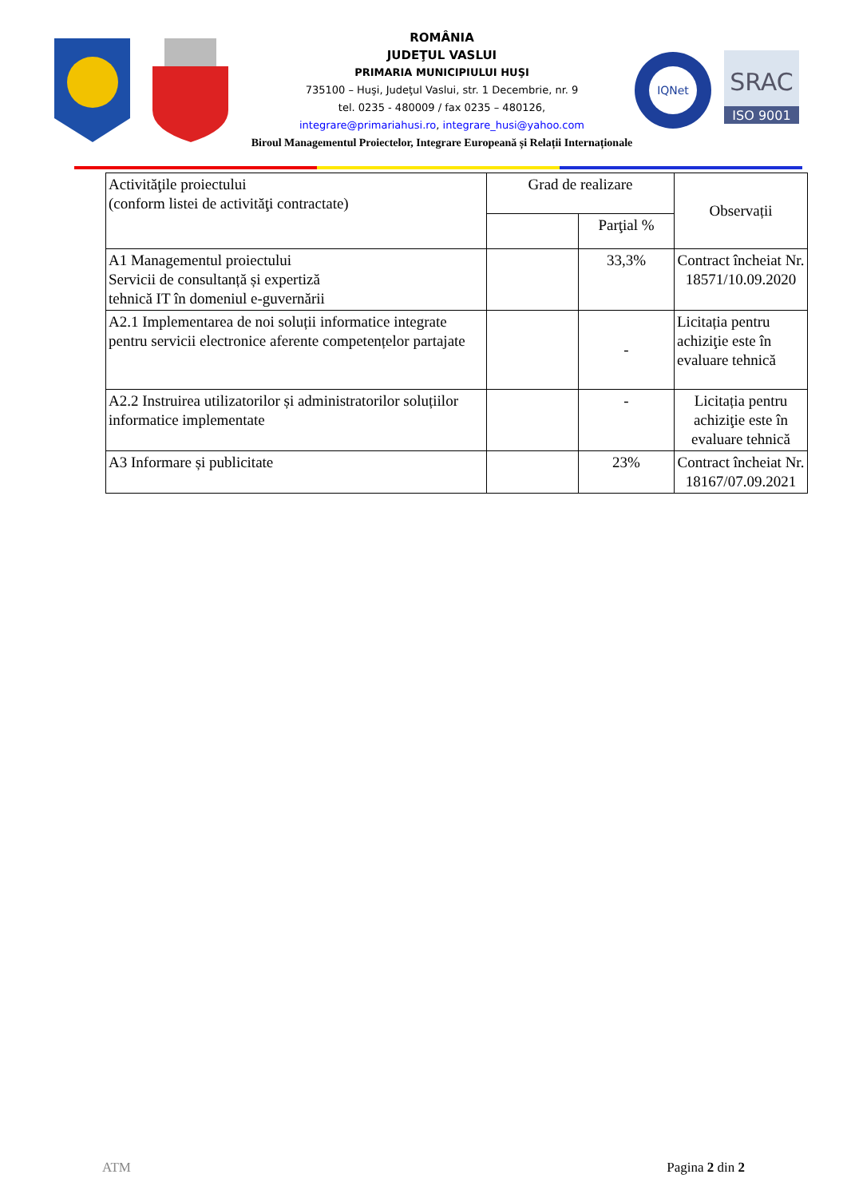ROMÂNIA
JUDEŢUL VASLUI
PRIMARIA MUNICIPIULUI HUŞI
735100 – Huşi, Judeţul Vaslui, str. 1 Decembrie, nr. 9
tel. 0235 - 480009 / fax 0235 – 480126,
integrare@primariahusi.ro, integrare_husi@yahoo.com
Biroul Managementul Proiectelor, Integrare Europeană și Relații Internaționale
IQNet
SRAC
ISO 9001
| Activităţile proiectului (conform listei de activităţi contractate) | Grad de realizare | | Observații |
| --- | --- | --- | --- |
| | | Parţial % | |
| A1 Managementul proiectului Servicii de consultanță și expertiză tehnică IT în domeniul e-guvernării | | 33,3% | Contract încheiat Nr. 18571/10.09.2020 |
| A2.1 Implementarea de noi soluții informatice integrate pentru servicii electronice aferente competențelor partajate | | - | Licitația pentru achiziţie este în evaluare tehnică |
| A2.2 Instruirea utilizatorilor și administratorilor soluțiilor informatice implementate | | - | Licitația pentru achiziţie este în evaluare tehnică |
| A3 Informare și publicitate | | 23% | Contract încheiat Nr. 18167/07.09.2021 |
ATM Pagina 2 din 2